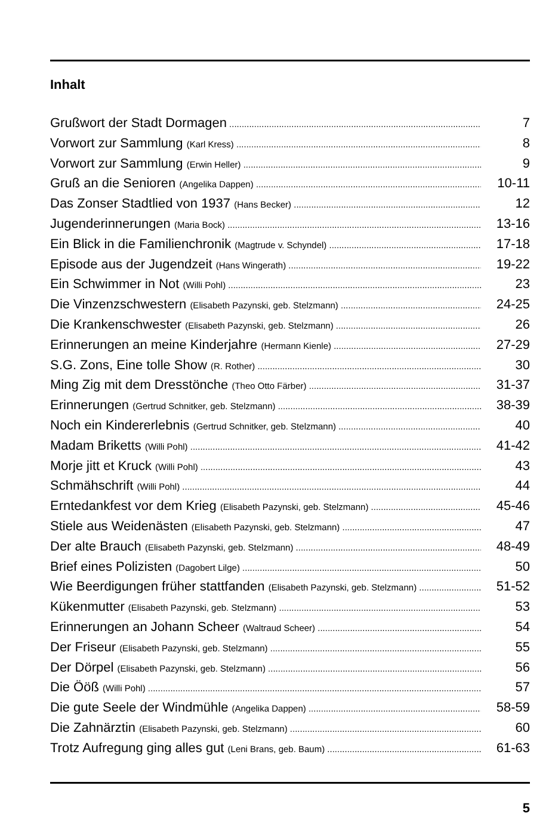Inhalt
Grußwort der Stadt Dormagen 7
Vorwort zur Sammlung (Karl Kress) 8
Vorwort zur Sammlung (Erwin Heller) 9
Gruß an die Senioren (Angelika Dappen) 10-11
Das Zonser Stadtlied von 1937 (Hans Becker) 12
Jugenderinnerungen (Maria Bock) 13-16
Ein Blick in die Familienchronik (Magtrude v. Schyndel) 17-18
Episode aus der Jugendzeit (Hans Wingerath) 19-22
Ein Schwimmer in Not (Willi Pohl) 23
Die Vinzenzschwestern (Elisabeth Pazynski, geb. Stelzmann) 24-25
Die Krankenschwester (Elisabeth Pazynski, geb. Stelzmann) 26
Erinnerungen an meine Kinderjahre (Hermann Kienle) 27-29
S.G. Zons, Eine tolle Show (R. Rother) 30
Ming Zig mit dem Dresstönche (Theo Otto Färber) 31-37
Erinnerungen (Gertrud Schnitker, geb. Stelzmann) 38-39
Noch ein Kindererlebnis (Gertrud Schnitker, geb. Stelzmann) 40
Madam Briketts (Willi Pohl) 41-42
Morje jitt et Kruck (Willi Pohl) 43
Schmähschrift (Willi Pohl) 44
Erntedankfest vor dem Krieg (Elisabeth Pazynski, geb. Stelzmann) 45-46
Stiele aus Weidenästen (Elisabeth Pazynski, geb. Stelzmann) 47
Der alte Brauch (Elisabeth Pazynski, geb. Stelzmann) 48-49
Brief eines Polizisten (Dagobert Lilge) 50
Wie Beerdigungen früher stattfanden (Elisabeth Pazynski, geb. Stelzmann) 51-52
Kükenmutter (Elisabeth Pazynski, geb. Stelzmann) 53
Erinnerungen an Johann Scheer (Waltraud Scheer) 54
Der Friseur (Elisabeth Pazynski, geb. Stelzmann) 55
Der Dörpel (Elisabeth Pazynski, geb. Stelzmann) 56
Die Ööß (Willi Pohl) 57
Die gute Seele der Windmühle (Angelika Dappen) 58-59
Die Zahnärztin (Elisabeth Pazynski, geb. Stelzmann) 60
Trotz Aufregung ging alles gut (Leni Brans, geb. Baum) 61-63
5